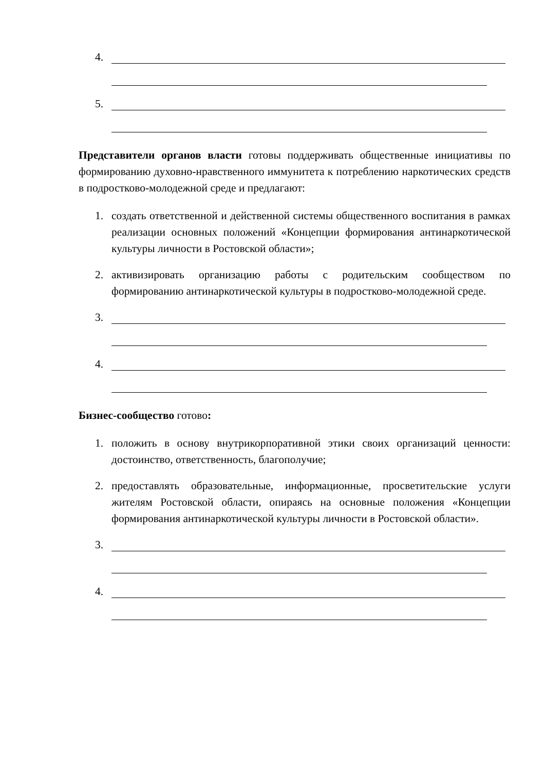4.
5.
Представители органов власти готовы поддерживать общественные инициативы по формированию духовно-нравственного иммунитета к потреблению наркотических средств в подростково-молодежной среде и предлагают:
1. создать ответственной и действенной системы общественного воспитания в рамках реализации основных положений «Концепции формирования антинаркотической культуры личности в Ростовской области»;
2. активизировать организацию работы с родительским сообществом по формированию антинаркотической культуры в подростково-молодежной среде.
3.
4.
Бизнес-сообщество готово:
1. положить в основу внутрикорпоративной этики своих организаций ценности: достоинство, ответственность, благополучие;
2. предоставлять образовательные, информационные, просветительские услуги жителям Ростовской области, опираясь на основные положения «Концепции формирования антинаркотической культуры личности в Ростовской области».
3.
4.